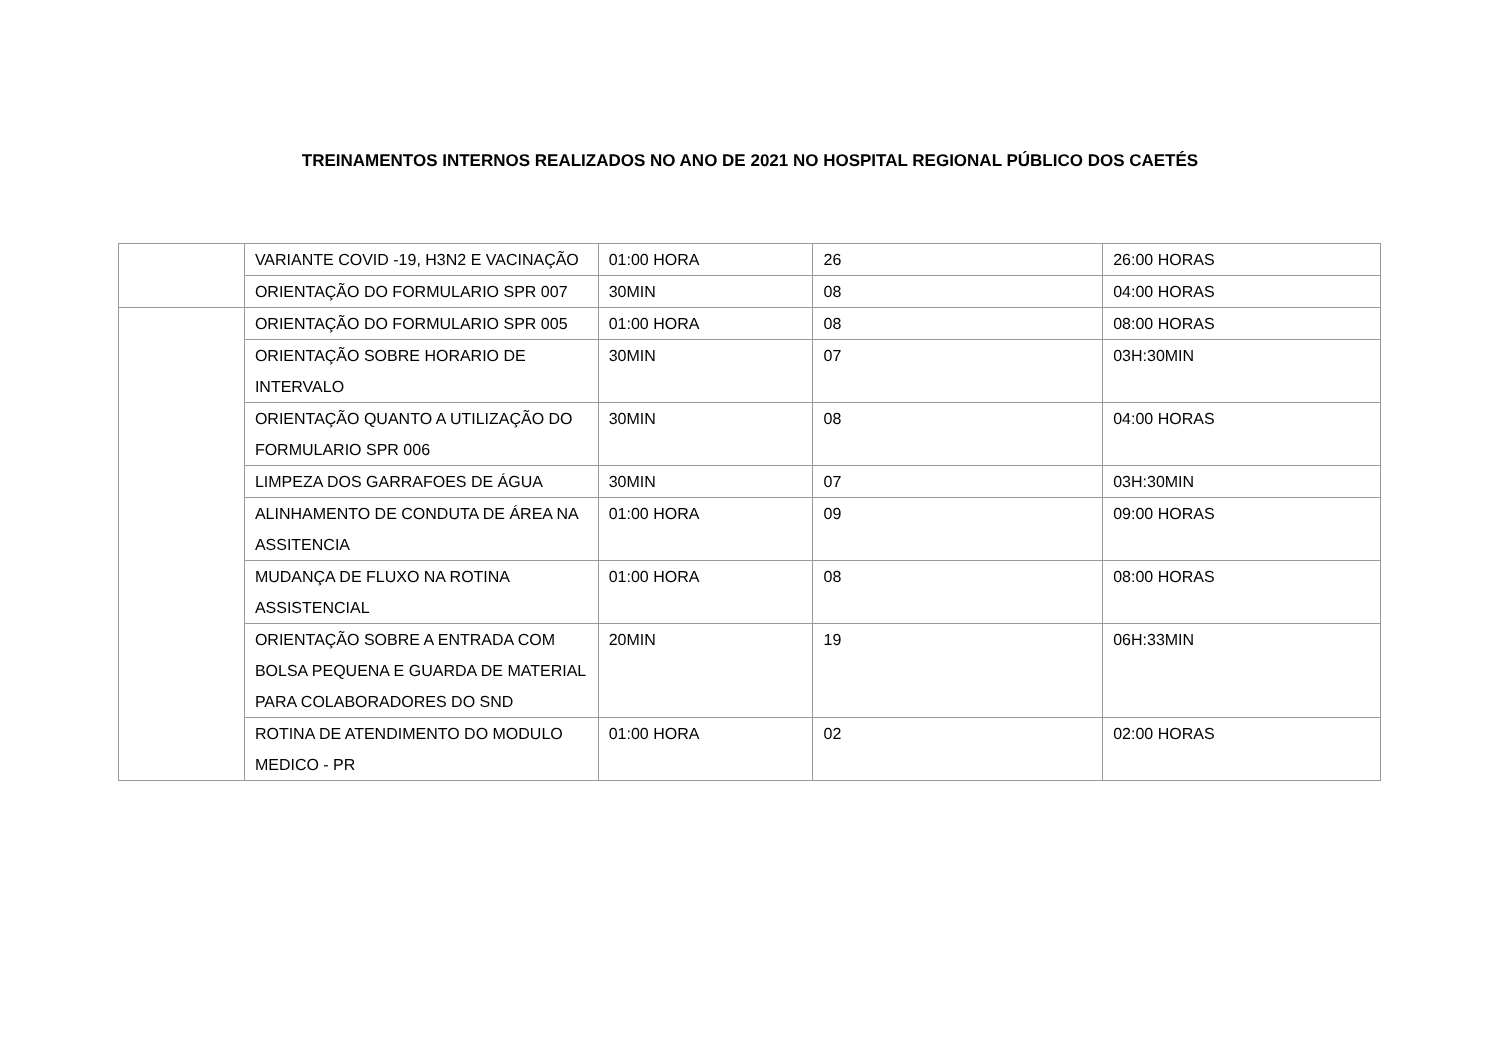TREINAMENTOS INTERNOS REALIZADOS NO ANO DE 2021 NO HOSPITAL REGIONAL PÚBLICO DOS CAETÉS
| | VARIANTE COVID -19, H3N2 E VACINAÇÃO | 01:00 HORA | 26 | 26:00 HORAS |
| | ORIENTAÇÃO DO FORMULARIO SPR 007 | 30MIN | 08 | 04:00 HORAS |
| | ORIENTAÇÃO DO FORMULARIO SPR 005 | 01:00 HORA | 08 | 08:00 HORAS |
| | ORIENTAÇÃO SOBRE HORARIO DE INTERVALO | 30MIN | 07 | 03H:30MIN |
| | ORIENTAÇÃO QUANTO A UTILIZAÇÃO DO FORMULARIO SPR 006 | 30MIN | 08 | 04:00 HORAS |
| | LIMPEZA DOS GARRAFOES DE ÁGUA | 30MIN | 07 | 03H:30MIN |
| | ALINHAMENTO DE CONDUTA DE ÁREA NA ASSITENCIA | 01:00 HORA | 09 | 09:00 HORAS |
| | MUDANÇA DE FLUXO NA ROTINA ASSISTENCIAL | 01:00 HORA | 08 | 08:00 HORAS |
| | ORIENTAÇÃO SOBRE A ENTRADA COM BOLSA PEQUENA E GUARDA DE MATERIAL PARA COLABORADORES DO SND | 20MIN | 19 | 06H:33MIN |
| | ROTINA DE ATENDIMENTO DO MODULO MEDICO - PR | 01:00 HORA | 02 | 02:00 HORAS |